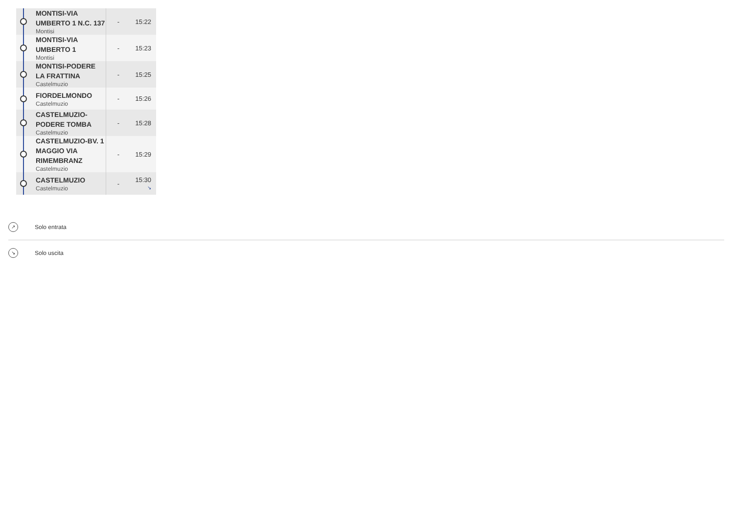| | MONTISI-VIA UMBERTO 1 N.C. 137 Montisi | - | 15:22 |
| | MONTISI-VIA UMBERTO 1 Montisi | - | 15:23 |
| | MONTISI-PODERE LA FRATTINA Castelmuzio | - | 15:25 |
| | FIORDELMONDO Castelmuzio | - | 15:26 |
| | CASTELMUZIO-PODERE TOMBA Castelmuzio | - | 15:28 |
| | CASTELMUZIO-BV. 1 MAGGIO VIA RIMEMBRANZ Castelmuzio | - | 15:29 |
| | CASTELMUZIO Castelmuzio | - | 15:30 ↘ |
↗
Solo entrata
↘
Solo uscita